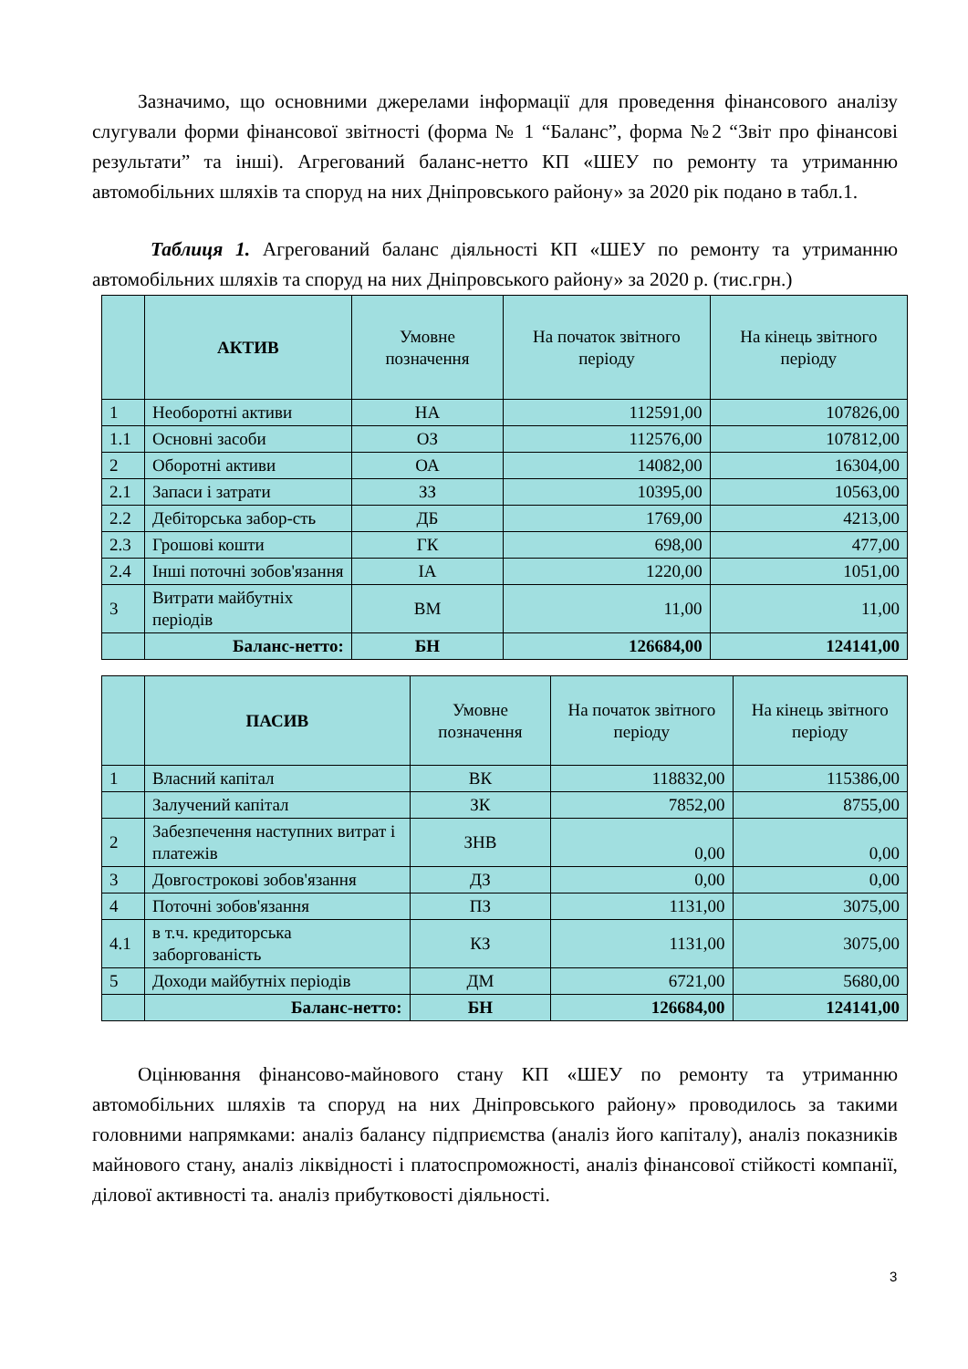Зазначимо, що основними джерелами інформації для проведення фінансового аналізу слугували форми фінансової звітності (форма № 1 “Баланс”, форма №2 “Звіт про фінансові результати” та інші). Агрегований баланс-нетто КП «ШЕУ по ремонту та утриманню автомобільних шляхів та споруд на них Дніпровського району» за 2020 рік подано в табл.1.
Таблиця 1. Агрегований баланс діяльності КП «ШЕУ по ремонту та утриманню автомобільних шляхів та споруд на них Дніпровського району» за 2020 р. (тис.грн.)
| | АКТИВ | Умовне позначення | На початок звітного періоду | На кінець звітного періоду |
| --- | --- | --- | --- | --- |
| 1 | Необоротні активи | НА | 112591,00 | 107826,00 |
| 1.1 | Основні засоби | ОЗ | 112576,00 | 107812,00 |
| 2 | Оборотні активи | ОА | 14082,00 | 16304,00 |
| 2.1 | Запаси і затрати | ЗЗ | 10395,00 | 10563,00 |
| 2.2 | Дебіторська забор-сть | ДБ | 1769,00 | 4213,00 |
| 2.3 | Грошові кошти | ГК | 698,00 | 477,00 |
| 2.4 | Інші поточні зобов'язання | ІА | 1220,00 | 1051,00 |
| 3 | Витрати майбутніх періодів | ВМ | 11,00 | 11,00 |
| | Баланс-нетто: | БН | 126684,00 | 124141,00 |
| | ПАСИВ | Умовне позначення | На початок звітного періоду | На кінець звітного періоду |
| --- | --- | --- | --- | --- |
| 1 | Власний капітал | ВК | 118832,00 | 115386,00 |
| | Залучений капітал | ЗК | 7852,00 | 8755,00 |
| 2 | Забезпечення наступних витрат і платежів | ЗНВ | 0,00 | 0,00 |
| 3 | Довгострокові зобов'язання | ДЗ | 0,00 | 0,00 |
| 4 | Поточні зобов'язання | ПЗ | 1131,00 | 3075,00 |
| 4.1 | в т.ч. кредиторська заборгованість | КЗ | 1131,00 | 3075,00 |
| 5 | Доходи майбутніх періодів | ДМ | 6721,00 | 5680,00 |
| | Баланс-нетто: | БН | 126684,00 | 124141,00 |
Оцінювання фінансово-майнового стану КП «ШЕУ по ремонту та утриманню автомобільних шляхів та споруд на них Дніпровського району» проводилось за такими головними напрямками: аналіз балансу підприємства (аналіз його капіталу), аналіз показників майнового стану, аналіз ліквідності і платоспроможності, аналіз фінансової стійкості компанії, ділової активності та. аналіз прибутковості діяльності.
3